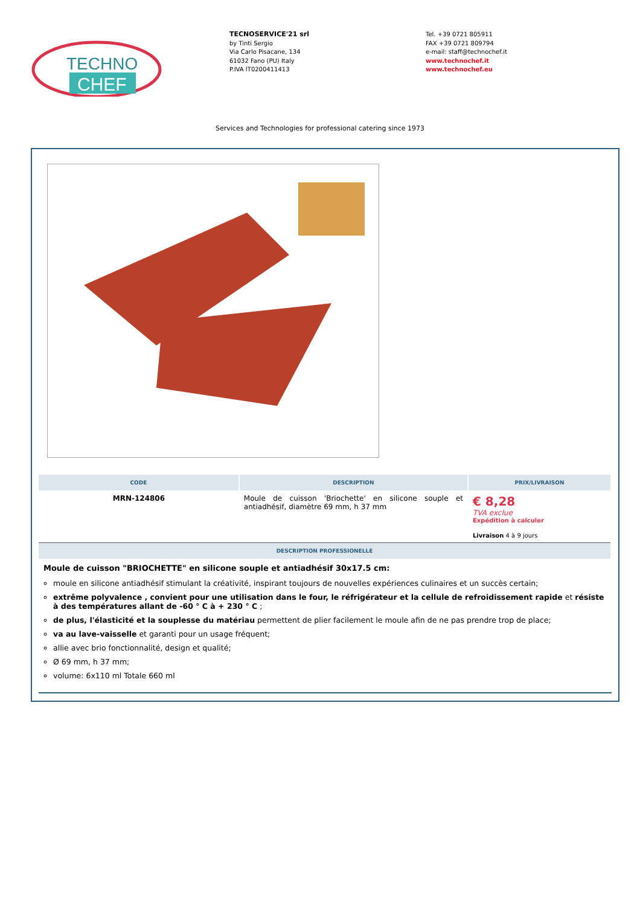TECHNO
CHEF
TECNOSERVICE'21 srl
by Tinti Sergio
Via Carlo Pisacane, 134
61032 Fano (PU) Italy
P.IVA IT0200411413
Tel. +39 0721 805911
FAX +39 0721 809794
e-mail: staff@technochef.it
www.technochef.it
www.technochef.eu
Services and Technologies for professional catering since 1973
| CODE | DESCRIPTION | PRIX/LIVRAISON |
| --- | --- | --- |
| MRN-124806 | Moule de cuisson 'Briochette' en silicone souple et antiadhésif, diamètre 69 mm, h 37 mm | € 8,28 TVA exclue Expédition à calculer Livraison 4 à 9 jours |
| DESCRIPTION PROFESSIONELLE | | |
Moule de cuisson "BRIOCHETTE" en silicone souple et antiadhésif 30x17.5 cm:
moule en silicone antiadhésif stimulant la créativité, inspirant toujours de nouvelles expériences culinaires et un succès certain;
extrême polyvalence , convient pour une utilisation dans le four, le réfrigérateur et la cellule de refroidissement rapide et résiste à des températures allant de -60 ° C à + 230 ° C ;
de plus, l'élasticité et la souplesse du matériau permettent de plier facilement le moule afin de ne pas prendre trop de place;
va au lave-vaisselle et garanti pour un usage fréquent;
allie avec brio fonctionnalité, design et qualité;
Ø 69 mm, h 37 mm;
volume: 6x110 ml Totale 660 ml